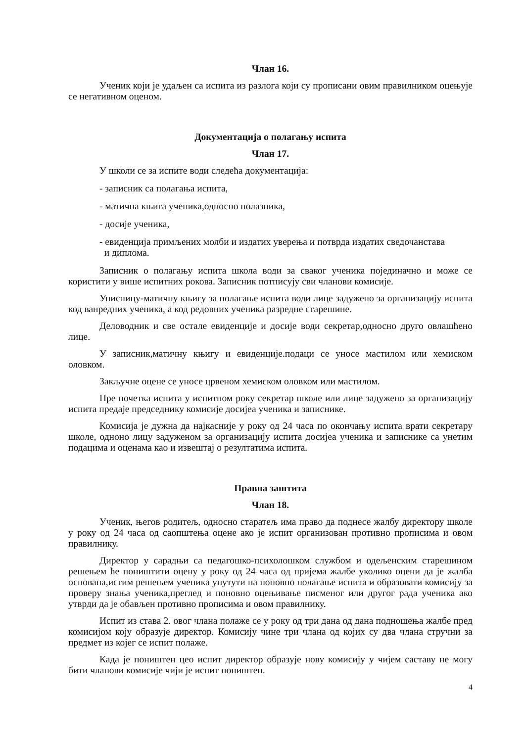Члан 16.
Ученик који је удаљен са испита из разлога који су прописани овим правилником оцењује се негативном оценом.
Документација о полагању испита
Члан 17.
У школи се за испите води следећа документација:
- записник са полагања испита,
- матична књига ученика,односно полазника,
- досије ученика,
- евиденција примљених молби и издатих уверења и потврда издатих сведочанстава
и диплома.
Записник о полагању испита школа води за сваког ученика појединачно и може се користити у више испитних рокова. Записник потписују сви чланови комисије.
Уписницу-матичну књигу за полагање испита води лице задужено за организацију испита код ванредних ученика, а код редовних ученика разредне старешине.
Деловодник и све остале евиденције и досије води секретар,односно друго овлашћено лице.
У записник,матичну књигу и евиденције.подаци се уносе мастилом или хемиском оловком.
Закључне оцене се уносе црвеном хемиском оловком или мастилом.
Пре почетка испита у испитном року секретар школе или лице задужено за организацију испита предаје председнику комисије досијеа ученика и записнике.
Комисија је дужна да најкасније у року од 24 часа по окончању испита врати секретару школе, одноно лицу задуженом за организацију испита досијеа ученика и записнике са унетим подацима и оценама као и извештај о резултатима испита.
Правна заштита
Члан 18.
Ученик, његов родитељ, односно старатељ има право да поднесе жалбу директору школе у року од 24 часа од саопштења оцене ако је испит организован противно прописима и овом правилнику.
Директор у сарадњи са педагошко-психолошком службом и одељенским старешином решењем ће поништити оцену у року од 24 часа од пријема жалбе уколико оцени да је жалба основана,истим решењем ученика упутути на поновно полагање испита и образовати комисију за проверу знања ученика,преглед и поновно оцењивање писменог или другог рада ученика ако утврди да је обављен противно прописима и овом правилнику.
Испит из става 2. овог члана полаже се у року од три дана од дана подношења жалбе пред комисијом коју образује директор. Комисију чине три члана од којих су два члана стручни за предмет из којег се испит полаже.
Када је поништен цео испит директор образује нову комисију у чијем саставу не могу бити чланови комисије чији је испит поништен.
4